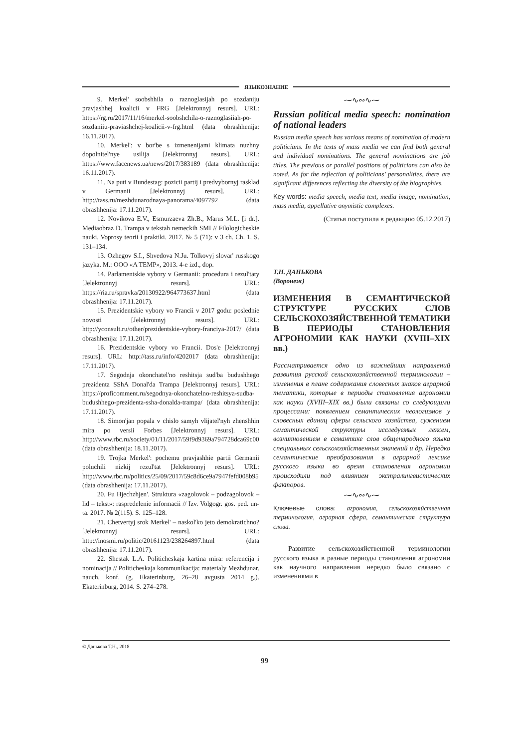ЯЗЫКОЗНАНИЕ
9. Merkel' soobshhila o raznoglasijah po sozdaniju pravjashhej koalicii v FRG [Jelektronnyj resurs]. URL: https://rg.ru/2017/11/16/merkel-soobshchila-o-raznoglasiiah-po-sozdaniiu-praviashchej-koalicii-v-frg.html (data obrashhenija: 16.11.2017).
10. Merkel': v bor'be s izmenenijami klimata nuzhny dopolnitel'nye usilija [Jelektronnyj resurs]. URL: https://www.facenews.ua/news/2017/383189 (data obrashhenija: 16.11.2017).
11. Na puti v Bundestag: pozicii partij i predvybornyj rasklad v Germanii [Jelektronnyj resurs]. URL: http://tass.ru/mezhdunarodnaya-panorama/4097792 (data obrashhenija: 17.11.2017).
12. Novikova E.V., Esmurzaeva Zh.B., Marus M.L. [i dr.]. Mediaobraz D. Trampa v tekstah nemeckih SMI // Filologicheskie nauki. Voprosy teorii i praktiki. 2017. № 5 (71): v 3 ch. Ch. 1. S. 131–134.
13. Ozhegov S.I., Shvedova N.Ju. Tolkovyj slovar' russkogo jazyka. M.: OOO «A TEMP», 2013. 4-e izd., dop.
14. Parlamentskie vybory v Germanii: procedura i rezul'taty [Jelektronnyj resurs]. URL: https://ria.ru/spravka/20130922/964773637.html (data obrashhenija: 17.11.2017).
15. Prezidentskie vybory vo Francii v 2017 godu: poslednie novosti [Jelektronnyj resurs]. URL: http://yconsult.ru/other/prezidentskie-vybory-franciya-2017/ (data obrashhenija: 17.11.2017).
16. Prezidentskie vybory vo Francii. Dos'e [Jelektronnyj resurs]. URL: http://tass.ru/info/4202017 (data obrashhenija: 17.11.2017).
17. Segodnja okonchatel'no reshitsja sud'ba budushhego prezidenta SShA Donal'da Trampa [Jelektronnyj resurs]. URL: https://proficomment.ru/segodnya-okonchatelno-reshitsya-sudba-budushhego-prezidenta-ssha-donalda-trampa/ (data obrashhenija: 17.11.2017).
18. Simon'jan popala v chislo samyh vlijatel'nyh zhenshhin mira po versii Forbes [Jelektronnyj resurs]. URL: http://www.rbc.ru/society/01/11/2017/59f9d9369a794728dca69c00 (data obrashhenija: 18.11.2017).
19. Trojka Merkel': pochemu pravjashhie partii Germanii poluchili nizkij rezul'tat [Jelektronnyj resurs]. URL: http://www.rbc.ru/politics/25/09/2017/59c8d6ce9a7947fefd008b95 (data obrashhenija: 17.11.2017).
20. Fu Hjechzhjen'. Struktura «zagolovok – podzagolovok – lid – tekst»: raspredelenie informacii // Izv. Volgogr. gos. ped. un-ta. 2017. № 2(115). S. 125–128.
21. Chetvertyj srok Merkel' – naskol'ko jeto demokratichno? [Jelektronnyj resurs]. URL: http://inosmi.ru/politic/20161123/238264897.html (data obrashhenija: 17.11.2017).
22. Shestak L.A. Politicheskaja kartina mira: referencija i nominacija // Politicheskaja kommunikacija: materialy Mezhdunar. nauch. konf. (g. Ekaterinburg, 26–28 avgusta 2014 g.). Ekaterinburg, 2014. S. 274–278.
⁓∿∾∿⁓
Russian political media speech: nomination of national leaders
Russian media speech has various means of nomination of modern politicians. In the texts of mass media we can find both general and individual nominations. The general nominations are job titles. The previous or parallel positions of politicians can also be noted. As for the reflection of politicians’ personalities, there are significant differences reflecting the diversity of the biographies.
Key words: media speech, media text, media image, nomination, mass media, appellative onymistic complexes.
(Статья поступила в редакцию 05.12.2017)
Т.Н. ДАНЬКОВА
(Воронеж)
ИЗМЕНЕНИЯ В СЕМАНТИЧЕСКОЙ СТРУКТУРЕ РУССКИХ СЛОВ СЕЛЬСКОХОЗЯЙСТВЕННОЙ ТЕМАТИКИ В ПЕРИОДЫ СТАНОВЛЕНИЯ АГРОНОМИИ КАК НАУКИ (XVIII–XIX вв.)
Рассматривается одно из важнейших направлений развития русской сельскохозяйственной терминологии – изменения в плане содержания словесных знаков аграрной тематики, которые в периоды становления агрономии как науки (XVIII–XIX вв.) были связаны со следующими процессами: появлением семантических неологизмов у словесных единиц сферы сельского хозяйства, сужением семантической структуры исследуемых лексем, возникновением в семантике слов общенародного языка специальных сельскохозяйственных значений и др. Нередко семантические преобразования в аграрной лексике русского языка во время становления агрономии происходили под влиянием экстралингвистических факторов.
⁓∿∾∿⁓
Ключевые слова: агрономия, сельскохозяйственная терминология, аграрная сфера, семантическая структура слова.
Развитие сельскохозяйственной терминологии русского языка в разные периоды становления агрономии как научного направления нередко было связано с изменениями в
© Данькова Т.Н., 2018
99